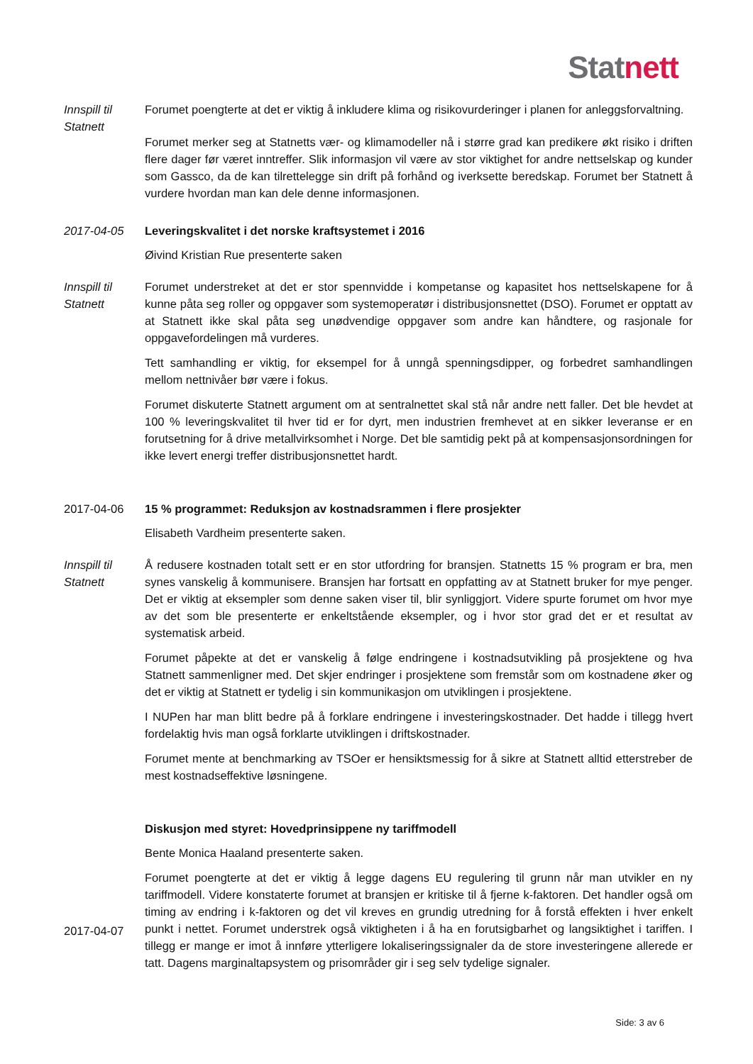Stat nett
Innspill til
Statnett
Forumet poengterte at det er viktig å inkludere klima og risikovurderinger i planen for anleggsforvaltning.
Forumet merker seg at Statnetts vær- og klimamodeller nå i større grad kan predikere økt risiko i driften flere dager før været inntreffer. Slik informasjon vil være av stor viktighet for andre nettselskap og kunder som Gassco, da de kan tilrettelegge sin drift på forhånd og iverksette beredskap. Forumet ber Statnett å vurdere hvordan man kan dele denne informasjonen.
2017-04-05 Leveringskvalitet i det norske kraftsystemet i 2016
Øivind Kristian Rue presenterte saken
Innspill til
Statnett
Forumet understreket at det er stor spennvidde i kompetanse og kapasitet hos nettselskapene for å kunne påta seg roller og oppgaver som systemoperatør i distribusjonsnettet (DSO). Forumet er opptatt av at Statnett ikke skal påta seg unødvendige oppgaver som andre kan håndtere, og rasjonale for oppgavefordelingen må vurderes.
Tett samhandling er viktig, for eksempel for å unngå spenningsdipper, og forbedret samhandlingen mellom nettnivåer bør være i fokus.
Forumet diskuterte Statnett argument om at sentralnettet skal stå når andre nett faller. Det ble hevdet at 100 % leveringskvalitet til hver tid er for dyrt, men industrien fremhevet at en sikker leveranse er en forutsetning for å drive metallvirksomhet i Norge. Det ble samtidig pekt på at kompensasjonsordningen for ikke levert energi treffer distribusjonsnettet hardt.
2017-04-06 15 % programmet: Reduksjon av kostnadsrammen i flere prosjekter
Elisabeth Vardheim presenterte saken.
Innspill til
Statnett
Å redusere kostnaden totalt sett er en stor utfordring for bransjen. Statnetts 15 % program er bra, men synes vanskelig å kommunisere. Bransjen har fortsatt en oppfatting av at Statnett bruker for mye penger. Det er viktig at eksempler som denne saken viser til, blir synliggjort. Videre spurte forumet om hvor mye av det som ble presenterte er enkeltstående eksempler, og i hvor stor grad det er et resultat av systematisk arbeid.
Forumet påpekte at det er vanskelig å følge endringene i kostnadsutvikling på prosjektene og hva Statnett sammenligner med. Det skjer endringer i prosjektene som fremstår som om kostnadene øker og det er viktig at Statnett er tydelig i sin kommunikasjon om utviklingen i prosjektene.
I NUPen har man blitt bedre på å forklare endringene i investeringskostnader. Det hadde i tillegg hvert fordelaktig hvis man også forklarte utviklingen i driftskostnader.
Forumet mente at benchmarking av TSOer er hensiktsmessig for å sikre at Statnett alltid etterstreber de mest kostnadseffektive løsningene.
2017-04-07 Diskusjon med styret: Hovedprinsippene ny tariffmodell
Bente Monica Haaland presenterte saken.
Forumet poengterte at det er viktig å legge dagens EU regulering til grunn når man utvikler en ny tariffmodell. Videre konstaterte forumet at bransjen er kritiske til å fjerne k-faktoren. Det handler også om timing av endring i k-faktoren og det vil kreves en grundig utredning for å forstå effekten i hver enkelt punkt i nettet. Forumet understrek også viktigheten i å ha en forutsigbarhet og langsiktighet i tariffen. I tillegg er mange er imot å innføre ytterligere lokaliseringssignaler da de store investeringene allerede er tatt. Dagens marginaltapsystem og prisområder gir i seg selv tydelige signaler.
Side: 3 av 6